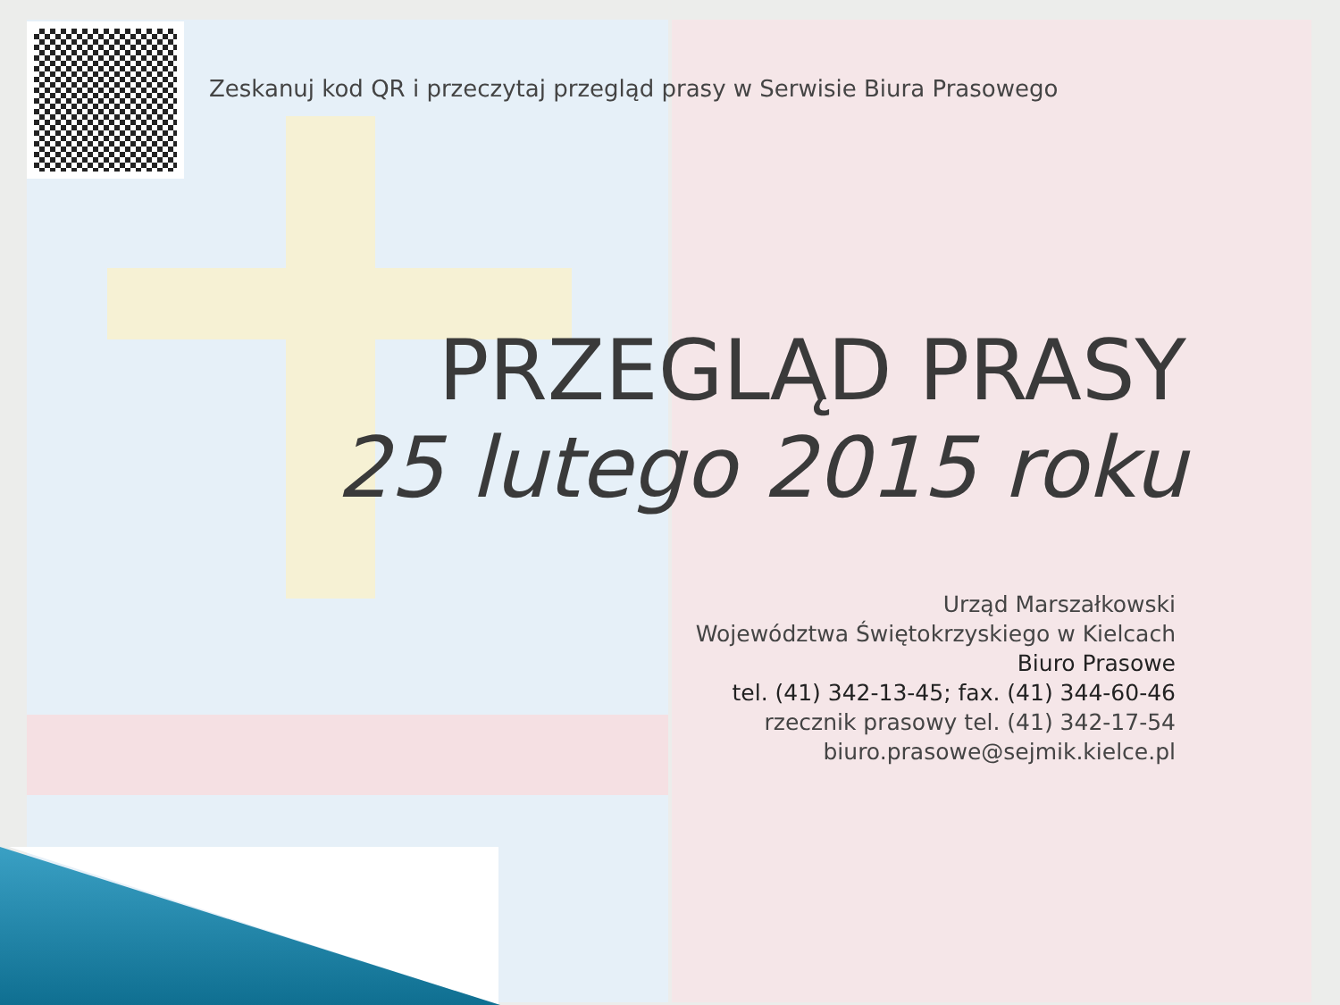Zeskanuj kod QR i przeczytaj przegląd prasy w Serwisie Biura Prasowego
PRZEGLĄD PRASY
25 lutego 2015 roku
Urząd Marszałkowski
Województwa Świętokrzyskiego w Kielcach
Biuro Prasowe
tel. (41) 342-13-45; fax. (41) 344-60-46
rzecznik prasowy tel. (41) 342-17-54
biuro.prasowe@sejmik.kielce.pl